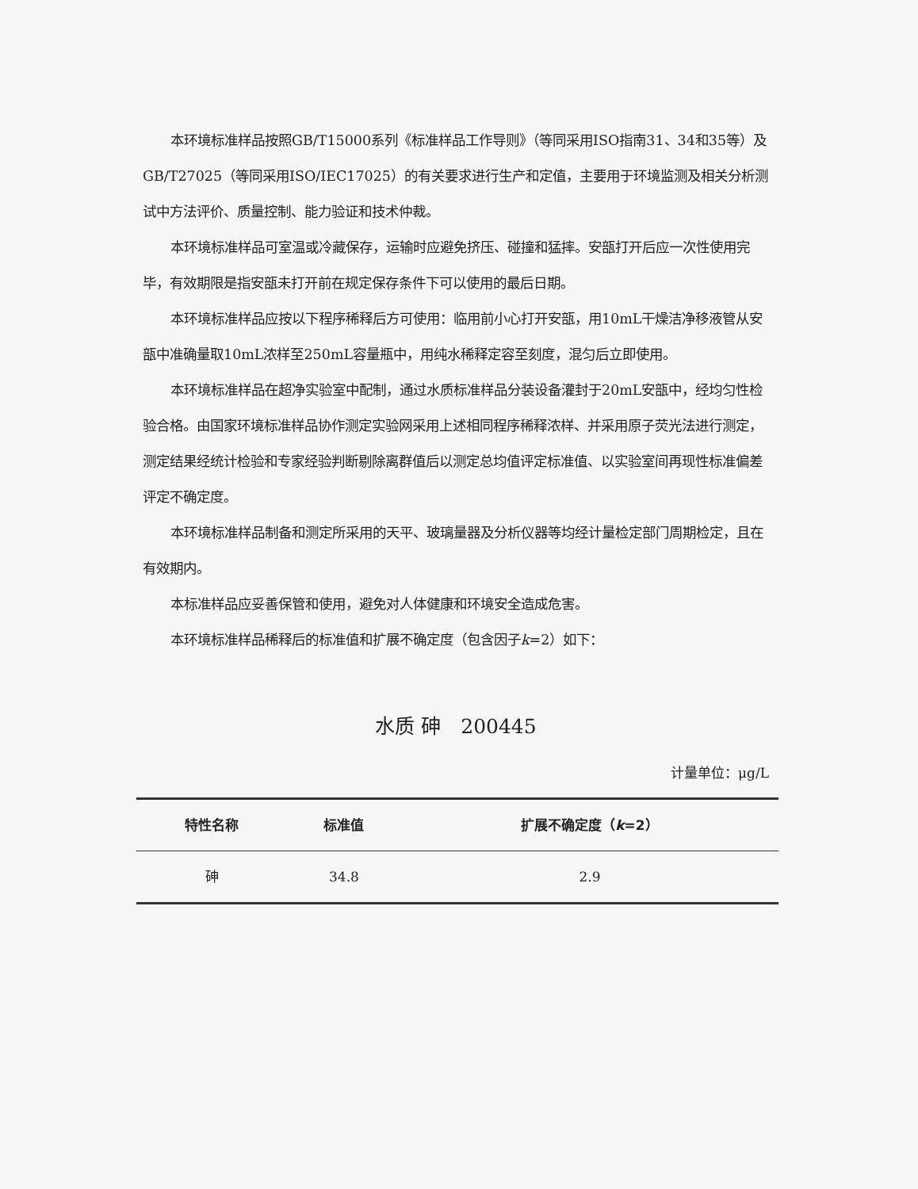本环境标准样品按照GB/T15000系列《标准样品工作导则》（等同采用ISO指南31、34和35等）及GB/T27025（等同采用ISO/IEC17025）的有关要求进行生产和定值，主要用于环境监测及相关分析测试中方法评价、质量控制、能力验证和技术仲裁。
本环境标准样品可室温或冷藏保存，运输时应避免挤压、碰撞和猛摔。安瓿打开后应一次性使用完毕，有效期限是指安瓿未打开前在规定保存条件下可以使用的最后日期。
本环境标准样品应按以下程序稀释后方可使用：临用前小心打开安瓿，用10mL干燥洁净移液管从安瓿中准确量取10mL浓样至250mL容量瓶中，用纯水稀释定容至刻度，混匀后立即使用。
本环境标准样品在超净实验室中配制，通过水质标准样品分装设备灌封于20mL安瓿中，经均匀性检验合格。由国家环境标准样品协作测定实验网采用上述相同程序稀释浓样、并采用原子荧光法进行测定，测定结果经统计检验和专家经验判断剔除离群值后以测定总均值评定标准值、以实验室间再现性标准偏差评定不确定度。
本环境标准样品制备和测定所采用的天平、玻璃量器及分析仪器等均经计量检定部门周期检定，且在有效期内。
本标准样品应妥善保管和使用，避免对人体健康和环境安全造成危害。
本环境标准样品稀释后的标准值和扩展不确定度（包含因子k=2）如下：
水质 砷　200445
计量单位：μg/L
| 特性名称 | 标准值 | 扩展不确定度（ k =2） |
| --- | --- | --- |
| 砷 | 34.8 | 2.9 |